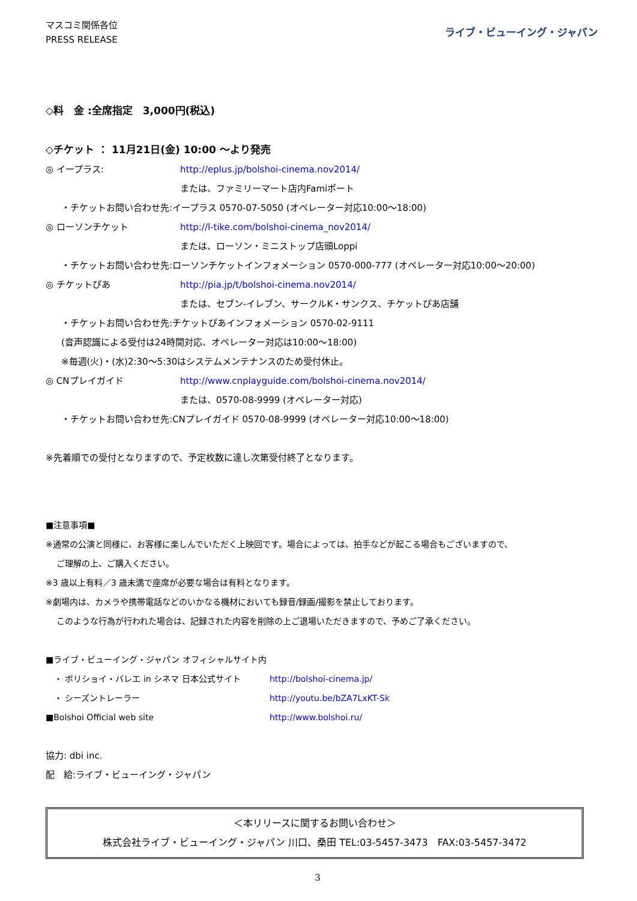マスコミ関係各位
PRESS RELEASE
ライブ・ビューイング・ジャパン
◇料　金 :全席指定　3,000円(税込)
◇チケット ： 11月21日(金) 10:00 ～より発売
◎ イープラス: http://eplus.jp/bolshoi-cinema.nov2014/
または、ファミリーマート店内Famiポート
・チケットお問い合わせ先:イープラス 0570-07-5050 (オペレーター対応10:00～18:00)
◎ ローソンチケット http://l-tike.com/bolshoi-cinema_nov2014/
または、ローソン・ミニストップ店頭Loppi
・チケットお問い合わせ先:ローソンチケットインフォメーション 0570-000-777 (オペレーター対応10:00～20:00)
◎ チケットぴあ http://pia.jp/t/bolshoi-cinema.nov2014/
または、セブン-イレブン、サークルK・サンクス、チケットぴあ店舗
・チケットお問い合わせ先:チケットぴあインフォメーション 0570-02-9111
(音声認識による受付は24時間対応、オペレーター対応は10:00～18:00)
※毎週(火)・(水)2:30～5:30はシステムメンテナンスのため受付休止。
◎ CNプレイガイド http://www.cnplayguide.com/bolshoi-cinema.nov2014/
または、0570-08-9999 (オペレーター対応)
・チケットお問い合わせ先:CNプレイガイド 0570-08-9999 (オペレーター対応10:00～18:00)
※先着順での受付となりますので、予定枚数に達し次第受付終了となります。
■注意事項■
※通常の公演と同様に、お客様に楽しんでいただく上映回です。場合によっては、拍手などが起こる場合もございますので、
ご理解の上、ご購入ください。
※3 歳以上有料／3 歳未満で座席が必要な場合は有料となります。
※劇場内は、カメラや携帯電話などのいかなる機材においても録音/録画/撮影を禁止しております。
このような行為が行われた場合は、記録された内容を削除の上ご退場いただきますので、予めご了承ください。
■ライブ・ビューイング・ジャパン オフィシャルサイト内
　・ ボリショイ・バレエ in シネマ 日本公式サイト http://bolshoi-cinema.jp/
　・ シーズントレーラー http://youtu.be/bZA7LxKT-Sk
■Bolshoi Official web site http://www.bolshoi.ru/
協力: dbi inc.
配　給:ライブ・ビューイング・ジャパン
＜本リリースに関するお問い合わせ＞
株式会社ライブ・ビューイング・ジャパン 川口、桑田 TEL:03-5457-3473　FAX:03-5457-3472
3